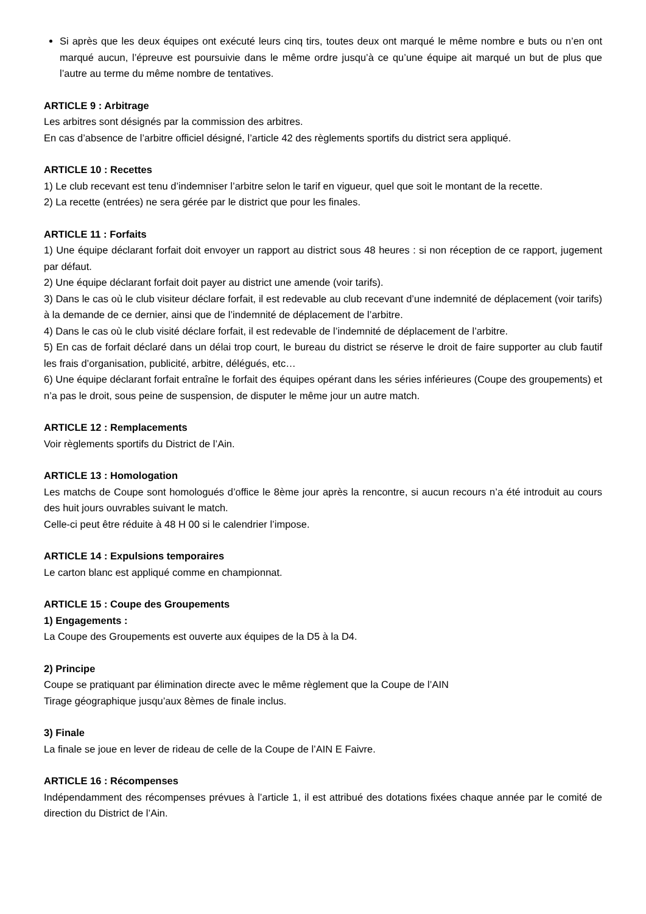Si après que les deux équipes ont exécuté leurs cinq tirs, toutes deux ont marqué le même nombre e buts ou n’en ont marqué aucun, l’épreuve est poursuivie dans le même ordre jusqu’à ce qu’une équipe ait marqué un but de plus que l’autre au terme du même nombre de tentatives.
ARTICLE 9 : Arbitrage
Les arbitres sont désignés par la commission des arbitres.
En cas d’absence de l’arbitre officiel désigné, l’article 42 des règlements sportifs du district sera appliqué.
ARTICLE 10 : Recettes
1) Le club recevant est tenu d’indemniser l’arbitre selon le tarif en vigueur, quel que soit le montant de la recette.
2) La recette (entrées) ne sera gérée par le district que pour les finales.
ARTICLE 11 : Forfaits
1) Une équipe déclarant forfait doit envoyer un rapport au district sous 48 heures : si non réception de ce rapport, jugement par défaut.
2) Une équipe déclarant forfait doit payer au district une amende (voir tarifs).
3) Dans le cas où le club visiteur déclare forfait, il est redevable au club recevant d’une indemnité de déplacement (voir tarifs) à la demande de ce dernier, ainsi que de l’indemnité de déplacement de l’arbitre.
4) Dans le cas où le club visité déclare forfait, il est redevable de l’indemnité de déplacement de l’arbitre.
5) En cas de forfait déclaré dans un délai trop court, le bureau du district se réserve le droit de faire supporter au club fautif les frais d’organisation, publicité, arbitre, délégués, etc…
6) Une équipe déclarant forfait entraîne le forfait des équipes opérant dans les séries inférieures (Coupe des groupements) et n’a pas le droit, sous peine de suspension, de disputer le même jour un autre match.
ARTICLE 12 : Remplacements
Voir règlements sportifs du District de l’Ain.
ARTICLE 13 : Homologation
Les matchs de Coupe sont homologués d’office le 8ème jour après la rencontre, si aucun recours n’a été introduit au cours des huit jours ouvrables suivant le match.
Celle-ci peut être réduite à 48 H 00 si le calendrier l’impose.
ARTICLE 14 : Expulsions temporaires
Le carton blanc est appliqué comme en championnat.
ARTICLE 15 : Coupe des Groupements
1) Engagements :
La Coupe des Groupements est ouverte aux équipes de la D5 à la D4.
2) Principe
Coupe se pratiquant par élimination directe avec le même règlement que la Coupe de l’AIN
Tirage géographique jusqu’aux 8èmes de finale inclus.
3) Finale
La finale se joue en lever de rideau de celle de la Coupe de l’AIN E Faivre.
ARTICLE 16 : Récompenses
Indépendamment des récompenses prévues à l’article 1, il est attribué des dotations fixées chaque année par le comité de direction du District de l’Ain.